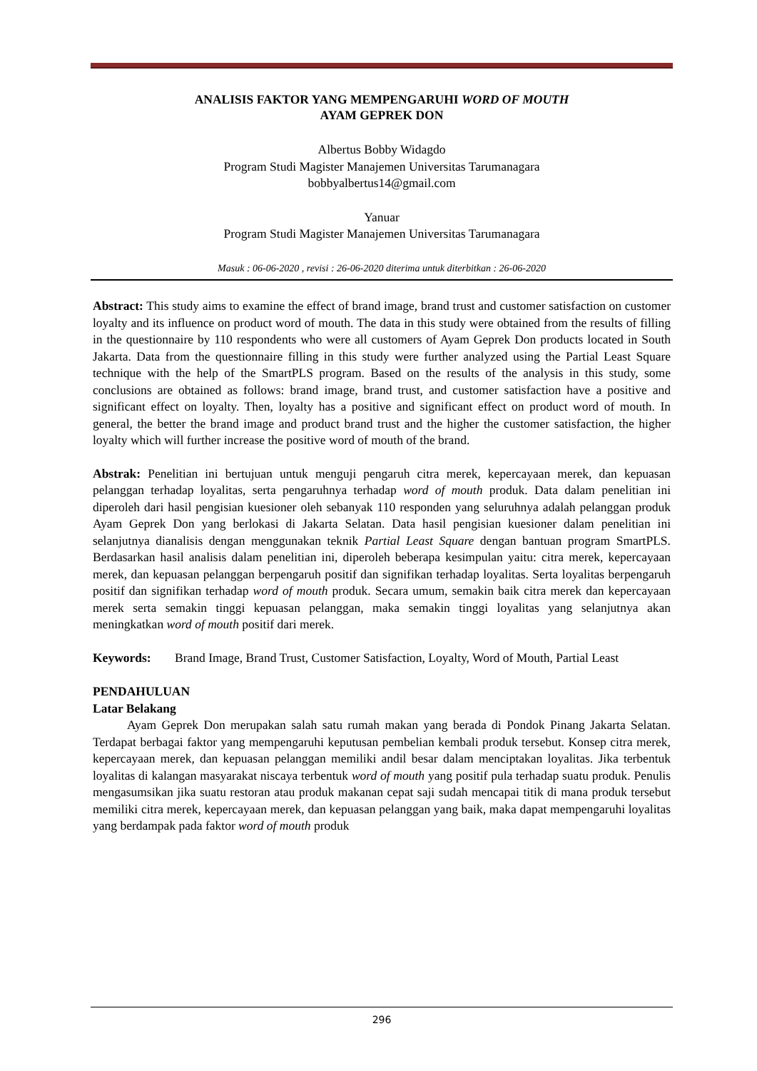ANALISIS FAKTOR YANG MEMPENGARUHI WORD OF MOUTH
AYAM GEPREK DON
Albertus Bobby Widagdo
Program Studi Magister Manajemen Universitas Tarumanagara
bobbyalbertus14@gmail.com
Yanuar
Program Studi Magister Manajemen Universitas Tarumanagara
Masuk : 06-06-2020 , revisi : 26-06-2020 diterima untuk diterbitkan : 26-06-2020
Abstract: This study aims to examine the effect of brand image, brand trust and customer satisfaction on customer loyalty and its influence on product word of mouth. The data in this study were obtained from the results of filling in the questionnaire by 110 respondents who were all customers of Ayam Geprek Don products located in South Jakarta. Data from the questionnaire filling in this study were further analyzed using the Partial Least Square technique with the help of the SmartPLS program. Based on the results of the analysis in this study, some conclusions are obtained as follows: brand image, brand trust, and customer satisfaction have a positive and significant effect on loyalty. Then, loyalty has a positive and significant effect on product word of mouth. In general, the better the brand image and product brand trust and the higher the customer satisfaction, the higher loyalty which will further increase the positive word of mouth of the brand.
Abstrak: Penelitian ini bertujuan untuk menguji pengaruh citra merek, kepercayaan merek, dan kepuasan pelanggan terhadap loyalitas, serta pengaruhnya terhadap word of mouth produk. Data dalam penelitian ini diperoleh dari hasil pengisian kuesioner oleh sebanyak 110 responden yang seluruhnya adalah pelanggan produk Ayam Geprek Don yang berlokasi di Jakarta Selatan. Data hasil pengisian kuesioner dalam penelitian ini selanjutnya dianalisis dengan menggunakan teknik Partial Least Square dengan bantuan program SmartPLS. Berdasarkan hasil analisis dalam penelitian ini, diperoleh beberapa kesimpulan yaitu: citra merek, kepercayaan merek, dan kepuasan pelanggan berpengaruh positif dan signifikan terhadap loyalitas. Serta loyalitas berpengaruh positif dan signifikan terhadap word of mouth produk. Secara umum, semakin baik citra merek dan kepercayaan merek serta semakin tinggi kepuasan pelanggan, maka semakin tinggi loyalitas yang selanjutnya akan meningkatkan word of mouth positif dari merek.
Keywords: Brand Image, Brand Trust, Customer Satisfaction, Loyalty, Word of Mouth, Partial Least
PENDAHULUAN
Latar Belakang
Ayam Geprek Don merupakan salah satu rumah makan yang berada di Pondok Pinang Jakarta Selatan. Terdapat berbagai faktor yang mempengaruhi keputusan pembelian kembali produk tersebut. Konsep citra merek, kepercayaan merek, dan kepuasan pelanggan memiliki andil besar dalam menciptakan loyalitas. Jika terbentuk loyalitas di kalangan masyarakat niscaya terbentuk word of mouth yang positif pula terhadap suatu produk. Penulis mengasumsikan jika suatu restoran atau produk makanan cepat saji sudah mencapai titik di mana produk tersebut memiliki citra merek, kepercayaan merek, dan kepuasan pelanggan yang baik, maka dapat mempengaruhi loyalitas yang berdampak pada faktor word of mouth produk
296